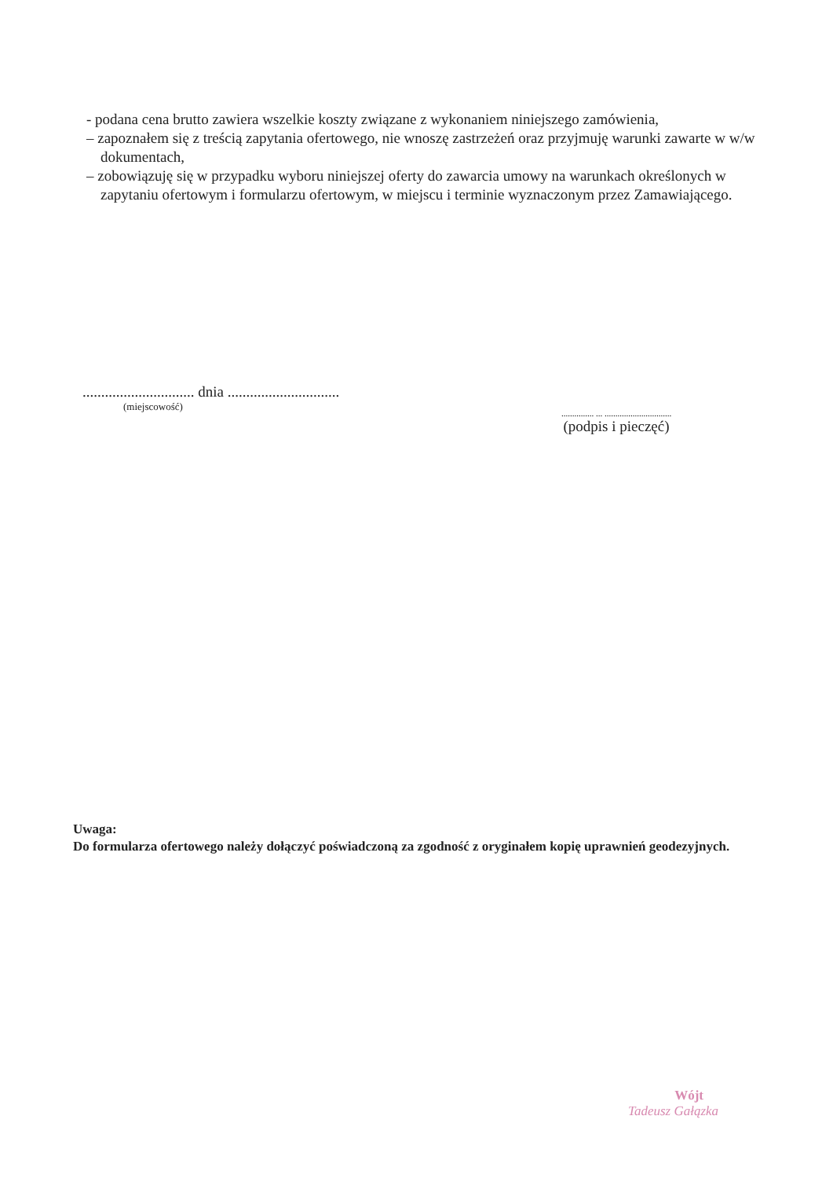- podana cena brutto zawiera wszelkie koszty związane z wykonaniem niniejszego zamówienia,
– zapoznałem się z treścią zapytania ofertowego, nie wnoszę zastrzeżeń oraz przyjmuję warunki zawarte w w/w dokumentach,
– zobowiązuję się w przypadku wyboru niniejszej oferty do zawarcia umowy na warunkach określonych w zapytaniu ofertowym i formularzu ofertowym, w miejscu i terminie wyznaczonym przez Zamawiającego.
.............................. dnia ..............................
(miejscowość)
............... ... ...............................
(podpis i pieczęć)
Uwaga:
Do formularza ofertowego należy dołączyć poświadczoną za zgodność z oryginałem kopię uprawnień geodezyjnych.
Wójt
Tadeusz Gałązka